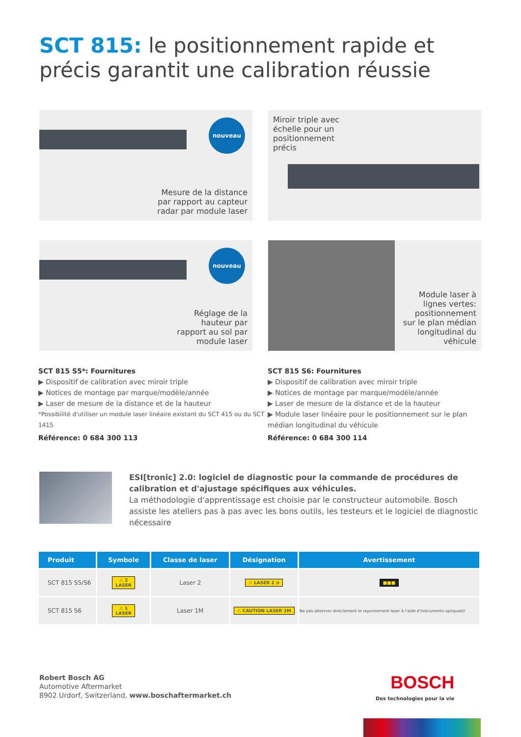SCT 815: le positionnement rapide et précis garantit une calibration réussie
nouveau
Mesure de la distance
par rapport au capteur
radar par module laser
Miroir triple avec
échelle pour un
positionnement
précis
nouveau
Réglage de la
hauteur par
rapport au sol par
module laser
Module laser à
lignes vertes:
positionnement
sur le plan médian
longitudinal du
véhicule
SCT 815 S5*: Fournitures
▶ Dispositif de calibration avec miroir triple
▶ Notices de montage par marque/modèle/année
▶ Laser de mesure de la distance et de la hauteur
*Possibilité d'utiliser un module laser linéaire existant du SCT 415 ou du SCT 1415
Référence: 0 684 300 113
SCT 815 S6: Fournitures
▶ Dispositif de calibration avec miroir triple
▶ Notices de montage par marque/modèle/année
▶ Laser de mesure de la distance et de la hauteur
▶ Module laser linéaire pour le positionnement sur le plan médian longitudinal du véhicule
Référence: 0 684 300 114
ESI[tronic] 2.0: logiciel de diagnostic pour la commande de procédures de calibration et d'ajustage spécifiques aux véhicules.
La méthodologie d'apprentissage est choisie par le constructeur automobile. Bosch assiste les ateliers pas à pas avec les bons outils, les testeurs et le logiciel de diagnostic nécessaire
| Produit | Symbole | Classe de laser | Désignation | Avertissement |
| --- | --- | --- | --- | --- |
| SCT 815 S5/S6 | ⚠ 2 LASER | Laser 2 | ⚠ LASER 2 ⊘ | ■■■ |
| SCT 815 S6 | ⚠ 1 LASER | Laser 1M | ⚠ CAUTION LASER 1M | Ne pas observer directement le rayonnement laser à l'aide d'instruments optiquest! |
Robert Bosch AG
Automotive Aftermarket
8902 Urdorf, Switzerland, www.boschaftermarket.ch
BOSCH
Des technologies pour la vie